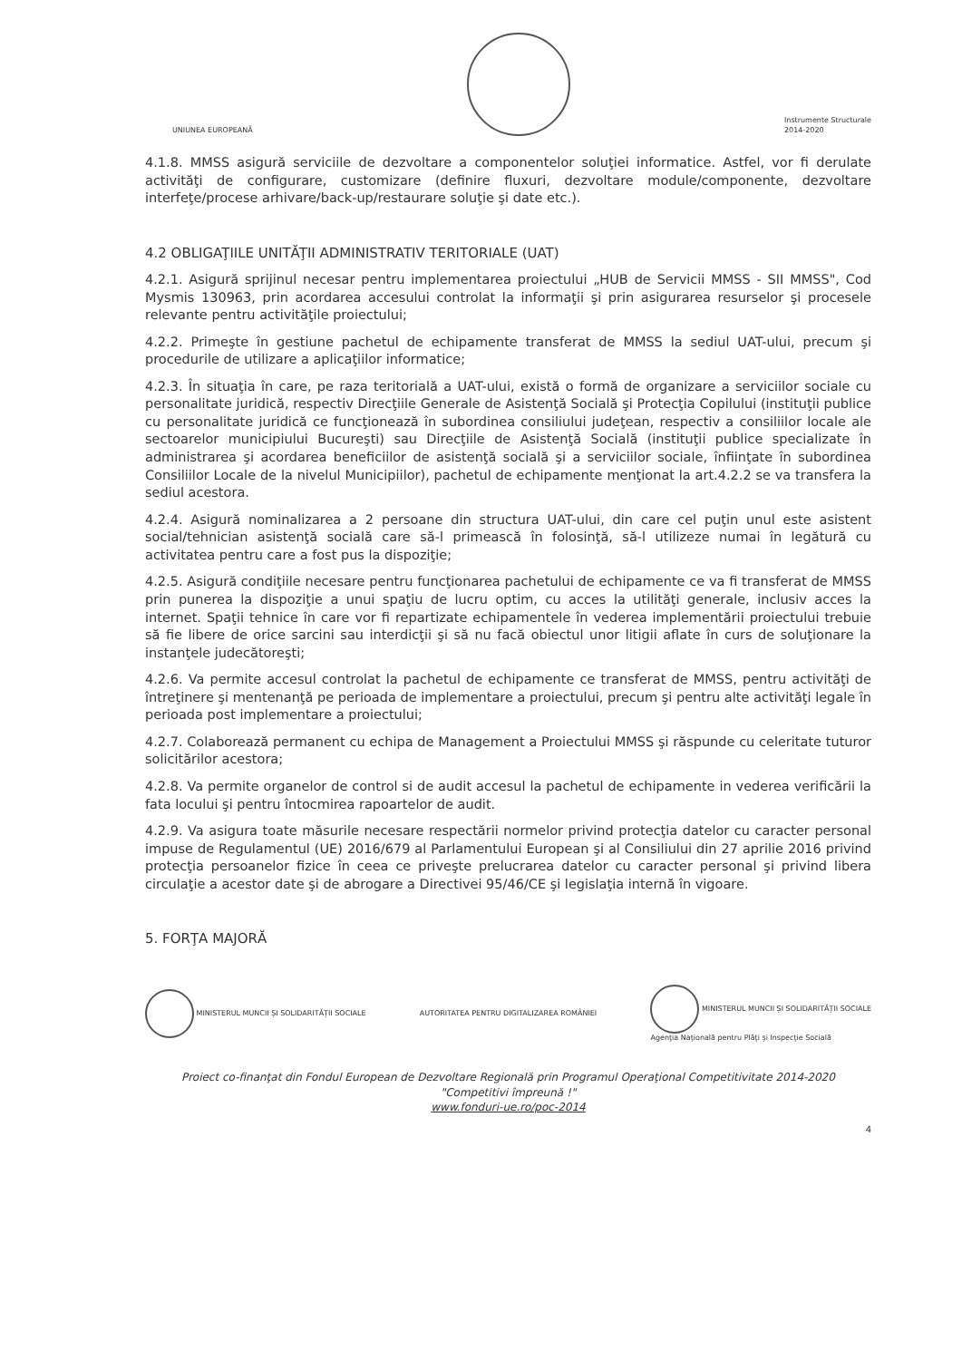UNIUNEA EUROPEANĂ
Instrumente Structurale
2014-2020
4.1.8. MMSS asigură serviciile de dezvoltare a componentelor soluţiei informatice. Astfel, vor fi derulate activităţi de configurare, customizare (definire fluxuri, dezvoltare module/componente, dezvoltare interfeţe/procese arhivare/back-up/restaurare soluţie şi date etc.).
4.2 OBLIGAŢIILE UNITĂŢII ADMINISTRATIV TERITORIALE (UAT)
4.2.1. Asigură sprijinul necesar pentru implementarea proiectului „HUB de Servicii MMSS - SII MMSS", Cod Mysmis 130963, prin acordarea accesului controlat la informaţii şi prin asigurarea resurselor şi procesele relevante pentru activităţile proiectului;
4.2.2. Primeşte în gestiune pachetul de echipamente transferat de MMSS la sediul UAT-ului, precum şi procedurile de utilizare a aplicaţiilor informatice;
4.2.3. În situaţia în care, pe raza teritorială a UAT-ului, există o formă de organizare a serviciilor sociale cu personalitate juridică, respectiv Direcţiile Generale de Asistenţă Socială şi Protecţia Copilului (instituţii publice cu personalitate juridică ce funcţionează în subordinea consiliului judeţean, respectiv a consiliilor locale ale sectoarelor municipiului Bucureşti) sau Direcţiile de Asistenţă Socială (instituţii publice specializate în administrarea şi acordarea beneficiilor de asistenţă socială şi a serviciilor sociale, înfiinţate în subordinea Consiliilor Locale de la nivelul Municipiilor), pachetul de echipamente menţionat la art.4.2.2 se va transfera la sediul acestora.
4.2.4. Asigură nominalizarea a 2 persoane din structura UAT-ului, din care cel puţin unul este asistent social/tehnician asistenţă socială care să-l primească în folosinţă, să-l utilizeze numai în legătură cu activitatea pentru care a fost pus la dispoziţie;
4.2.5. Asigură condiţiile necesare pentru funcţionarea pachetului de echipamente ce va fi transferat de MMSS prin punerea la dispoziţie a unui spaţiu de lucru optim, cu acces la utilităţi generale, inclusiv acces la internet. Spaţii tehnice în care vor fi repartizate echipamentele în vederea implementării proiectului trebuie să fie libere de orice sarcini sau interdicţii şi să nu facă obiectul unor litigii aflate în curs de soluţionare la instanţele judecătoreşti;
4.2.6. Va permite accesul controlat la pachetul de echipamente ce transferat de MMSS, pentru activităţi de întreţinere şi mentenanţă pe perioada de implementare a proiectului, precum şi pentru alte activităţi legale în perioada post implementare a proiectului;
4.2.7. Colaborează permanent cu echipa de Management a Proiectului MMSS şi răspunde cu celeritate tuturor solicitărilor acestora;
4.2.8. Va permite organelor de control si de audit accesul la pachetul de echipamente in vederea verificării la fata locului şi pentru întocmirea rapoartelor de audit.
4.2.9. Va asigura toate măsurile necesare respectării normelor privind protecţia datelor cu caracter personal impuse de Regulamentul (UE) 2016/679 al Parlamentului European şi al Consiliului din 27 aprilie 2016 privind protecţia persoanelor fizice în ceea ce priveşte prelucrarea datelor cu caracter personal şi privind libera circulaţie a acestor date şi de abrogare a Directivei 95/46/CE şi legislaţia internă în vigoare.
5. FORŢA MAJORĂ
MINISTERUL MUNCII ȘI SOLIDARITĂȚII SOCIALE
AUTORITATEA PENTRU DIGITALIZAREA ROMÂNIEI
MINISTERUL MUNCII ȘI SOLIDARITĂȚII SOCIALE
Agenţia Naţională pentru Plăţi şi Inspecţie Socială
Proiect co-finanţat din Fondul European de Dezvoltare Regională prin Programul Operaţional Competitivitate 2014-2020
"Competitivi împreună !"
www.fonduri-ue.ro/poc-2014
4